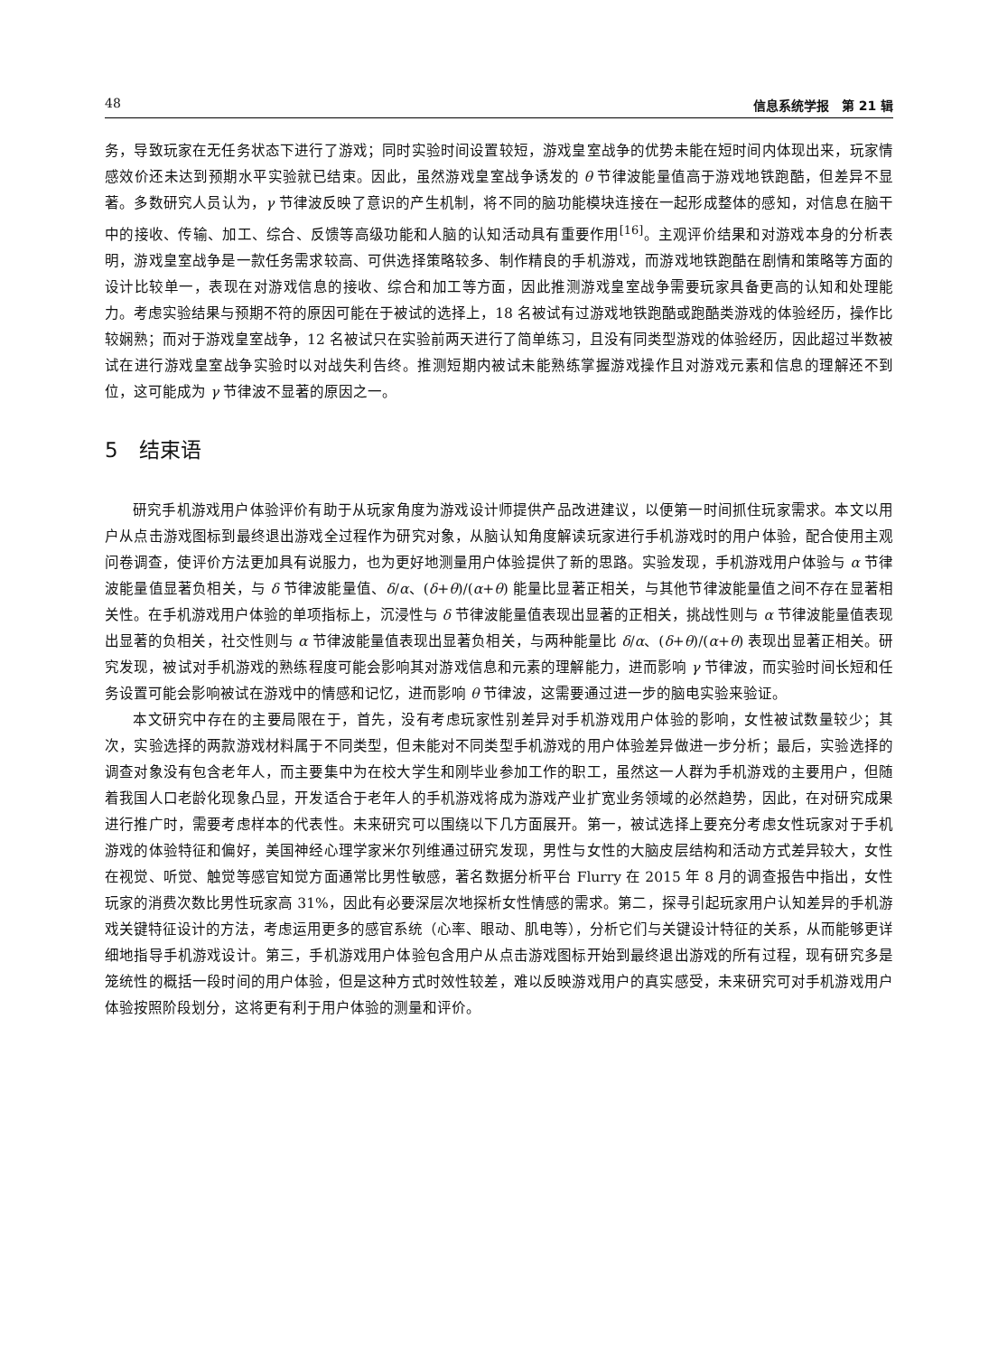48 信息系统学报　第 21 辑
务，导致玩家在无任务状态下进行了游戏；同时实验时间设置较短，游戏皇室战争的优势未能在短时间内体现出来，玩家情感效价还未达到预期水平实验就已结束。因此，虽然游戏皇室战争诱发的 θ 节律波能量值高于游戏地铁跑酷，但差异不显著。多数研究人员认为，γ 节律波反映了意识的产生机制，将不同的脑功能模块连接在一起形成整体的感知，对信息在脑干中的接收、传输、加工、综合、反馈等高级功能和人脑的认知活动具有重要作用<sup>[16]</sup>。主观评价结果和对游戏本身的分析表明，游戏皇室战争是一款任务需求较高、可供选择策略较多、制作精良的手机游戏，而游戏地铁跑酷在剧情和策略等方面的设计比较单一，表现在对游戏信息的接收、综合和加工等方面，因此推测游戏皇室战争需要玩家具备更高的认知和处理能力。考虑实验结果与预期不符的原因可能在于被试的选择上，18 名被试有过游戏地铁跑酷或跑酷类游戏的体验经历，操作比较娴熟；而对于游戏皇室战争，12 名被试只在实验前两天进行了简单练习，且没有同类型游戏的体验经历，因此超过半数被试在进行游戏皇室战争实验时以对战失利告终。推测短期内被试未能熟练掌握游戏操作且对游戏元素和信息的理解还不到位，这可能成为 γ 节律波不显著的原因之一。
5　结束语
研究手机游戏用户体验评价有助于从玩家角度为游戏设计师提供产品改进建议，以便第一时间抓住玩家需求。本文以用户从点击游戏图标到最终退出游戏全过程作为研究对象，从脑认知角度解读玩家进行手机游戏时的用户体验，配合使用主观问卷调查，使评价方法更加具有说服力，也为更好地测量用户体验提供了新的思路。实验发现，手机游戏用户体验与 α 节律波能量值显著负相关，与 δ 节律波能量值、δ/α、(δ+θ)/(α+θ) 能量比显著正相关，与其他节律波能量值之间不存在显著相关性。在手机游戏用户体验的单项指标上，沉浸性与 δ 节律波能量值表现出显著的正相关，挑战性则与 α 节律波能量值表现出显著的负相关，社交性则与 α 节律波能量值表现出显著负相关，与两种能量比 δ/α、(δ+θ)/(α+θ) 表现出显著正相关。研究发现，被试对手机游戏的熟练程度可能会影响其对游戏信息和元素的理解能力，进而影响 γ 节律波，而实验时间长短和任务设置可能会影响被试在游戏中的情感和记忆，进而影响 θ 节律波，这需要通过进一步的脑电实验来验证。
本文研究中存在的主要局限在于，首先，没有考虑玩家性别差异对手机游戏用户体验的影响，女性被试数量较少；其次，实验选择的两款游戏材料属于不同类型，但未能对不同类型手机游戏的用户体验差异做进一步分析；最后，实验选择的调查对象没有包含老年人，而主要集中为在校大学生和刚毕业参加工作的职工，虽然这一人群为手机游戏的主要用户，但随着我国人口老龄化现象凸显，开发适合于老年人的手机游戏将成为游戏产业扩宽业务领域的必然趋势，因此，在对研究成果进行推广时，需要考虑样本的代表性。未来研究可以围绕以下几方面展开。第一，被试选择上要充分考虑女性玩家对于手机游戏的体验特征和偏好，美国神经心理学家米尔列维通过研究发现，男性与女性的大脑皮层结构和活动方式差异较大，女性在视觉、听觉、触觉等感官知觉方面通常比男性敏感，著名数据分析平台 Flurry 在 2015 年 8 月的调查报告中指出，女性玩家的消费次数比男性玩家高 31%，因此有必要深层次地探析女性情感的需求。第二，探寻引起玩家用户认知差异的手机游戏关键特征设计的方法，考虑运用更多的感官系统（心率、眼动、肌电等），分析它们与关键设计特征的关系，从而能够更详细地指导手机游戏设计。第三，手机游戏用户体验包含用户从点击游戏图标开始到最终退出游戏的所有过程，现有研究多是笼统性的概括一段时间的用户体验，但是这种方式时效性较差，难以反映游戏用户的真实感受，未来研究可对手机游戏用户体验按照阶段划分，这将更有利于用户体验的测量和评价。